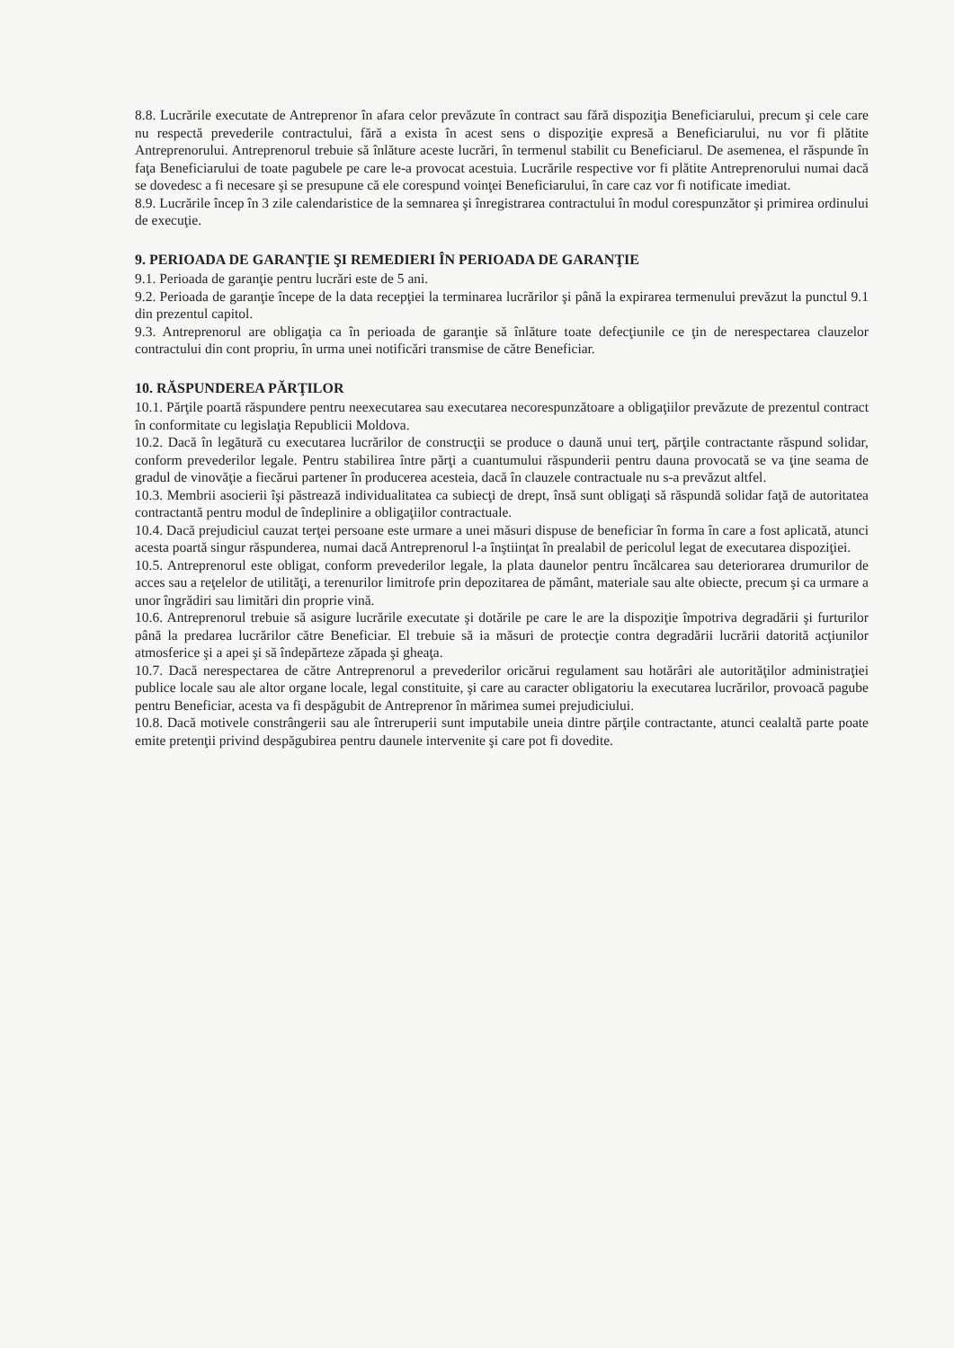8.8. Lucrările executate de Antreprenor în afara celor prevăzute în contract sau fără dispoziţia Beneficiarului, precum şi cele care nu respectă prevederile contractului, fără a exista în acest sens o dispoziţie expresă a Beneficiarului, nu vor fi plătite Antreprenorului. Antreprenorul trebuie să înlăture aceste lucrări, în termenul stabilit cu Beneficiarul. De asemenea, el răspunde în faţa Beneficiarului de toate pagubele pe care le-a provocat acestuia. Lucrările respective vor fi plătite Antreprenorului numai dacă se dovedesc a fi necesare şi se presupune că ele corespund voinţei Beneficiarului, în care caz vor fi notificate imediat.
8.9. Lucrările încep în 3 zile calendaristice de la semnarea şi înregistrarea contractului în modul corespunzător şi primirea ordinului de execuţie.
9. PERIOADA DE GARANŢIE ŞI REMEDIERI ÎN PERIOADA DE GARANŢIE
9.1. Perioada de garanţie pentru lucrări este de 5 ani.
9.2. Perioada de garanţie începe de la data recepţiei la terminarea lucrărilor şi până la expirarea termenului prevăzut la punctul 9.1 din prezentul capitol.
9.3. Antreprenorul are obligaţia ca în perioada de garanţie să înlăture toate defecţiunile ce ţin de nerespectarea clauzelor contractului din cont propriu, în urma unei notificări transmise de către Beneficiar.
10. RĂSPUNDEREA PĂRŢILOR
10.1. Părţile poartă răspundere pentru neexecutarea sau executarea necorespunzătoare a obligaţiilor prevăzute de prezentul contract în conformitate cu legislaţia Republicii Moldova.
10.2. Dacă în legătură cu executarea lucrărilor de construcţii se produce o daună unui terţ, părţile contractante răspund solidar, conform prevederilor legale. Pentru stabilirea între părţi a cuantumului răspunderii pentru dauna provocată se va ţine seama de gradul de vinovăţie a fiecărui partener în producerea acesteia, dacă în clauzele contractuale nu s-a prevăzut altfel.
10.3. Membrii asocierii îşi păstrează individualitatea ca subiecţi de drept, însă sunt obligaţi să răspundă solidar faţă de autoritatea contractantă pentru modul de îndeplinire a obligaţiilor contractuale.
10.4. Dacă prejudiciul cauzat terţei persoane este urmare a unei măsuri dispuse de beneficiar în forma în care a fost aplicată, atunci acesta poartă singur răspunderea, numai dacă Antreprenorul l-a înştiinţat în prealabil de pericolul legat de executarea dispoziţiei.
10.5. Antreprenorul este obligat, conform prevederilor legale, la plata daunelor pentru încălcarea sau deteriorarea drumurilor de acces sau a reţelelor de utilităţi, a terenurilor limitrofe prin depozitarea de pământ, materiale sau alte obiecte, precum şi ca urmare a unor îngrădiri sau limitări din proprie vină.
10.6. Antreprenorul trebuie să asigure lucrările executate şi dotările pe care le are la dispoziţie împotriva degradării şi furturilor până la predarea lucrărilor către Beneficiar. El trebuie să ia măsuri de protecţie contra degradării lucrării datorită acţiunilor atmosferice şi a apei şi să îndepărteze zăpada şi gheaţa.
10.7. Dacă nerespectarea de către Antreprenorul a prevederilor oricărui regulament sau hotărâri ale autorităţilor administraţiei publice locale sau ale altor organe locale, legal constituite, şi care au caracter obligatoriu la executarea lucrărilor, provoacă pagube pentru Beneficiar, acesta va fi despăgubit de Antreprenor în mărimea sumei prejudiciului.
10.8. Dacă motivele constrângerii sau ale întreruperii sunt imputabile uneia dintre părţile contractante, atunci cealaltă parte poate emite pretenţii privind despăgubirea pentru daunele intervenite şi care pot fi dovedite.